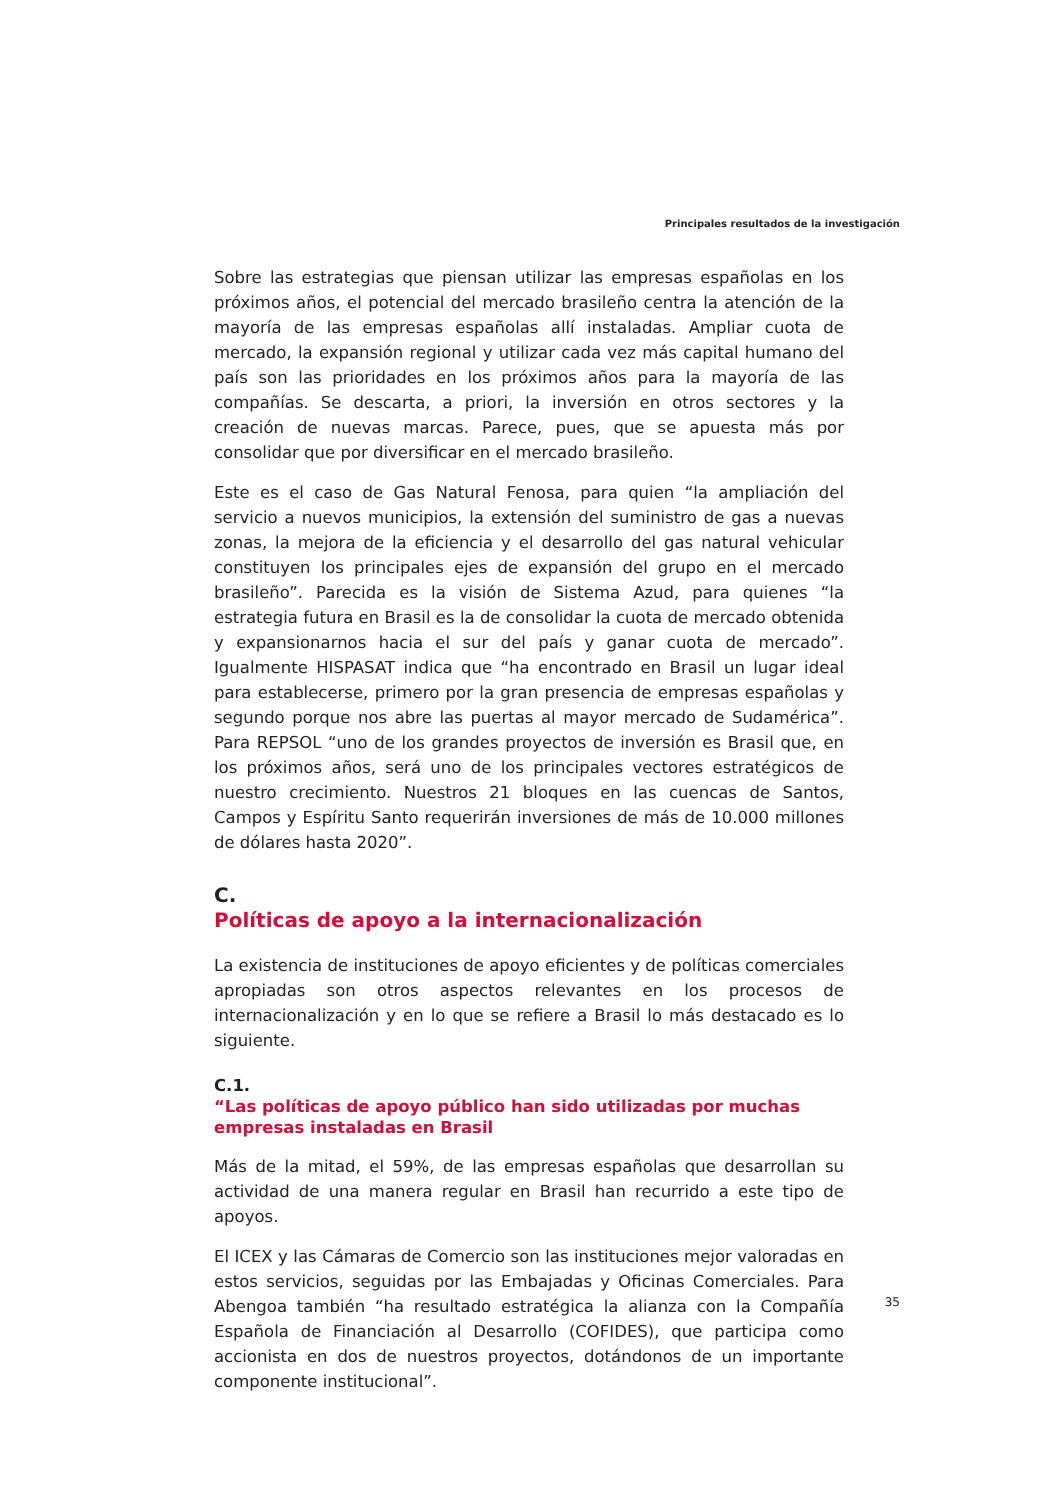Principales resultados de la investigación
Sobre las estrategias que piensan utilizar las empresas españolas en los próximos años, el potencial del mercado brasileño centra la atención de la mayoría de las empresas españolas allí instaladas. Ampliar cuota de mercado, la expansión regional y utilizar cada vez más capital humano del país son las prioridades en los próximos años para la mayoría de las compañías. Se descarta, a priori, la inversión en otros sectores y la creación de nuevas marcas. Parece, pues, que se apuesta más por consolidar que por diversificar en el mercado brasileño.
Este es el caso de Gas Natural Fenosa, para quien “la ampliación del servicio a nuevos municipios, la extensión del suministro de gas a nuevas zonas, la mejora de la eficiencia y el desarrollo del gas natural vehicular constituyen los principales ejes de expansión del grupo en el mercado brasileño”. Parecida es la visión de Sistema Azud, para quienes “la estrategia futura en Brasil es la de consolidar la cuota de mercado obtenida y expansionarnos hacia el sur del país y ganar cuota de mercado”. Igualmente HISPASAT indica que “ha encontrado en Brasil un lugar ideal para establecerse, primero por la gran presencia de empresas españolas y segundo porque nos abre las puertas al mayor mercado de Sudamérica”. Para REPSOL “uno de los grandes proyectos de inversión es Brasil que, en los próximos años, será uno de los principales vectores estratégicos de nuestro crecimiento. Nuestros 21 bloques en las cuencas de Santos, Campos y Espíritu Santo requerirán inversiones de más de 10.000 millones de dólares hasta 2020”.
C.
Políticas de apoyo a la internacionalización
La existencia de instituciones de apoyo eficientes y de políticas comerciales apropiadas son otros aspectos relevantes en los procesos de internacionalización y en lo que se refiere a Brasil lo más destacado es lo siguiente.
C.1.
“Las políticas de apoyo público han sido utilizadas por muchas empresas instaladas en Brasil
Más de la mitad, el 59%, de las empresas españolas que desarrollan su actividad de una manera regular en Brasil han recurrido a este tipo de apoyos.
El ICEX y las Cámaras de Comercio son las instituciones mejor valoradas en estos servicios, seguidas por las Embajadas y Oficinas Comerciales. Para Abengoa también “ha resultado estratégica la alianza con la Compañía Española de Financiación al Desarrollo (COFIDES), que participa como accionista en dos de nuestros proyectos, dotándonos de un importante componente institucional”.
35